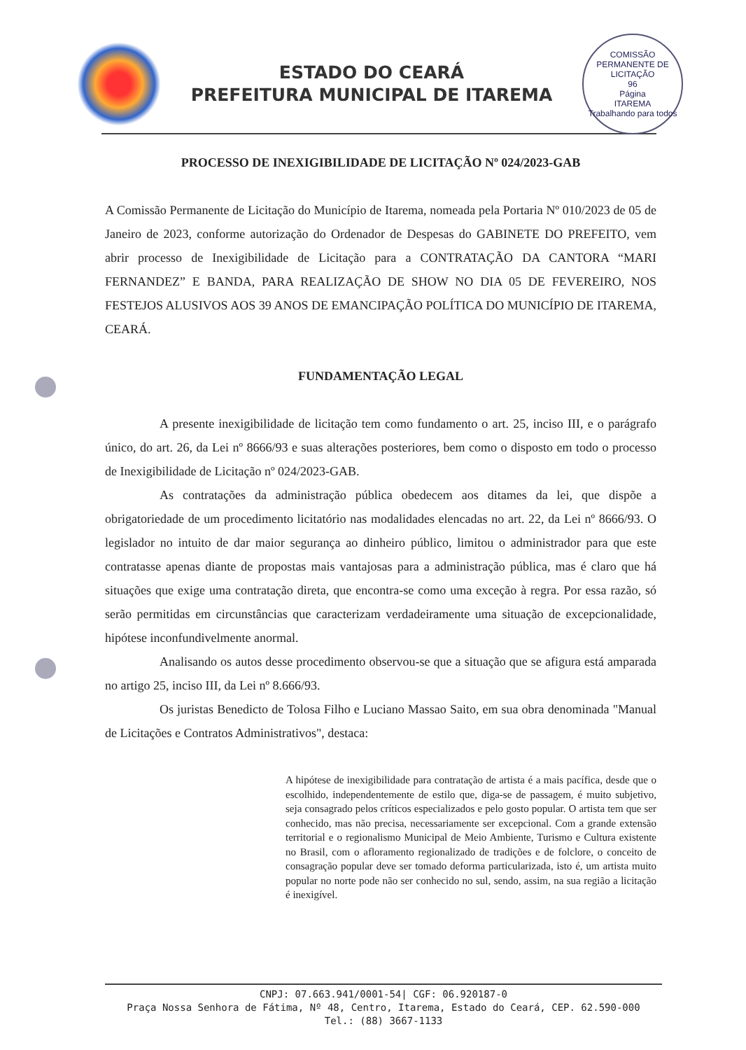ESTADO DO CEARÁ
PREFEITURA MUNICIPAL DE ITAREMA
COMISSÃO PERMANENTE DE LICITAÇÃO
96
Página
ITAREMA
Trabalhando para todos
PROCESSO DE INEXIGIBILIDADE DE LICITAÇÃO Nº 024/2023-GAB
A Comissão Permanente de Licitação do Município de Itarema, nomeada pela Portaria Nº 010/2023 de 05 de Janeiro de 2023, conforme autorização do Ordenador de Despesas do GABINETE DO PREFEITO, vem abrir processo de Inexigibilidade de Licitação para a CONTRATAÇÃO DA CANTORA “MARI FERNANDEZ” E BANDA, PARA REALIZAÇÃO DE SHOW NO DIA 05 DE FEVEREIRO, NOS FESTEJOS ALUSIVOS AOS 39 ANOS DE EMANCIPAÇÃO POLÍTICA DO MUNICÍPIO DE ITAREMA, CEARÁ.
FUNDAMENTAÇÃO LEGAL
A presente inexigibilidade de licitação tem como fundamento o art. 25, inciso III, e o parágrafo único, do art. 26, da Lei nº 8666/93 e suas alterações posteriores, bem como o disposto em todo o processo de Inexigibilidade de Licitação nº 024/2023-GAB.
As contratações da administração pública obedecem aos ditames da lei, que dispõe a obrigatoriedade de um procedimento licitatório nas modalidades elencadas no art. 22, da Lei nº 8666/93. O legislador no intuito de dar maior segurança ao dinheiro público, limitou o administrador para que este contratasse apenas diante de propostas mais vantajosas para a administração pública, mas é claro que há situações que exige uma contratação direta, que encontra-se como uma exceção à regra. Por essa razão, só serão permitidas em circunstâncias que caracterizam verdadeiramente uma situação de excepcionalidade, hipótese inconfundivelmente anormal.
Analisando os autos desse procedimento observou-se que a situação que se afigura está amparada no artigo 25, inciso III, da Lei nº 8.666/93.
Os juristas Benedicto de Tolosa Filho e Luciano Massao Saito, em sua obra denominada "Manual de Licitações e Contratos Administrativos", destaca:
A hipótese de inexigibilidade para contratação de artista é a mais pacífica, desde que o escolhido, independentemente de estilo que, diga-se de passagem, é muito subjetivo, seja consagrado pelos críticos especializados e pelo gosto popular. O artista tem que ser conhecido, mas não precisa, necessariamente ser excepcional. Com a grande extensão territorial e o regionalismo Municipal de Meio Ambiente, Turismo e Cultura existente no Brasil, com o afloramento regionalizado de tradições e de folclore, o conceito de consagração popular deve ser tomado deforma particularizada, isto é, um artista muito popular no norte pode não ser conhecido no sul, sendo, assim, na sua região a licitação é inexigível.
CNPJ: 07.663.941/0001-54| CGF: 06.920187-0
Praça Nossa Senhora de Fátima, Nº 48, Centro, Itarema, Estado do Ceará, CEP. 62.590-000
Tel.: (88) 3667-1133